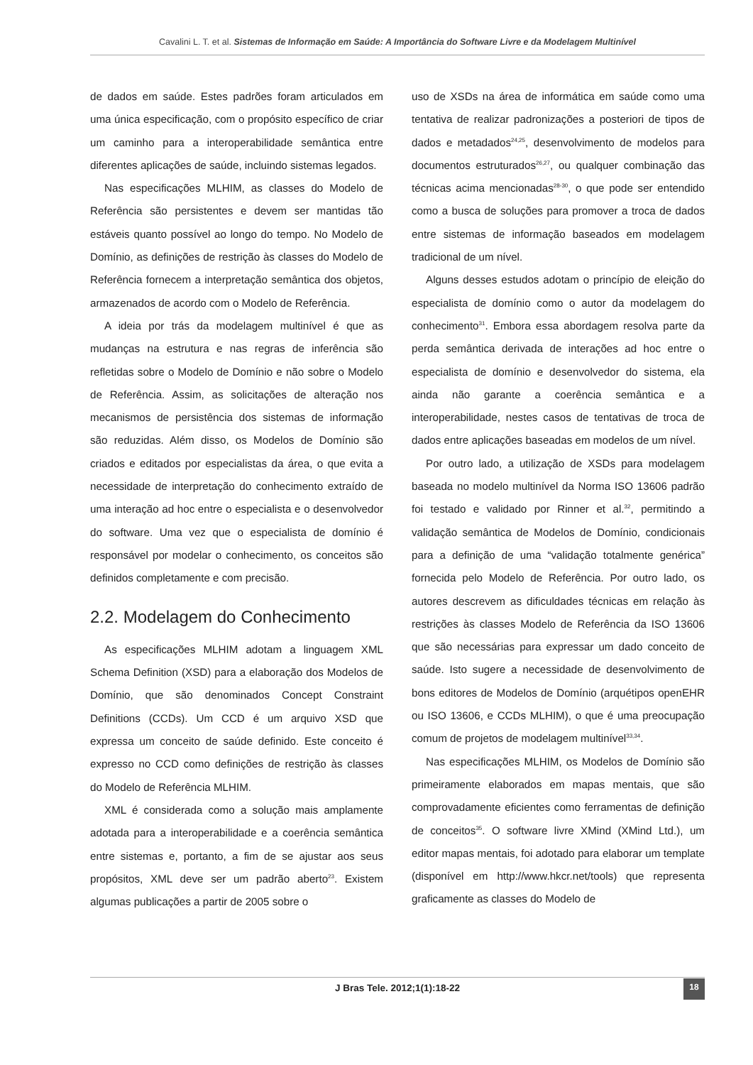Cavalini L. T. et al. Sistemas de Informação em Saúde: A Importância do Software Livre e da Modelagem Multinível
de dados em saúde. Estes padrões foram articulados em uma única especificação, com o propósito específico de criar um caminho para a interoperabilidade semântica entre diferentes aplicações de saúde, incluindo sistemas legados.
Nas especificações MLHIM, as classes do Modelo de Referência são persistentes e devem ser mantidas tão estáveis quanto possível ao longo do tempo. No Modelo de Domínio, as definições de restrição às classes do Modelo de Referência fornecem a interpretação semântica dos objetos, armazenados de acordo com o Modelo de Referência.
A ideia por trás da modelagem multinível é que as mudanças na estrutura e nas regras de inferência são refletidas sobre o Modelo de Domínio e não sobre o Modelo de Referência. Assim, as solicitações de alteração nos mecanismos de persistência dos sistemas de informação são reduzidas. Além disso, os Modelos de Domínio são criados e editados por especialistas da área, o que evita a necessidade de interpretação do conhecimento extraído de uma interação ad hoc entre o especialista e o desenvolvedor do software. Uma vez que o especialista de domínio é responsável por modelar o conhecimento, os conceitos são definidos completamente e com precisão.
2.2. Modelagem do Conhecimento
As especificações MLHIM adotam a linguagem XML Schema Definition (XSD) para a elaboração dos Modelos de Domínio, que são denominados Concept Constraint Definitions (CCDs). Um CCD é um arquivo XSD que expressa um conceito de saúde definido. Este conceito é expresso no CCD como definições de restrição às classes do Modelo de Referência MLHIM.
XML é considerada como a solução mais amplamente adotada para a interoperabilidade e a coerência semântica entre sistemas e, portanto, a fim de se ajustar aos seus propósitos, XML deve ser um padrão aberto<sup>23</sup>. Existem algumas publicações a partir de 2005 sobre o
uso de XSDs na área de informática em saúde como uma tentativa de realizar padronizações a posteriori de tipos de dados e metadados<sup>24,25</sup>, desenvolvimento de modelos para documentos estruturados<sup>26,27</sup>, ou qualquer combinação das técnicas acima mencionadas<sup>28-30</sup>, o que pode ser entendido como a busca de soluções para promover a troca de dados entre sistemas de informação baseados em modelagem tradicional de um nível.
Alguns desses estudos adotam o princípio de eleição do especialista de domínio como o autor da modelagem do conhecimento<sup>31</sup>. Embora essa abordagem resolva parte da perda semântica derivada de interações ad hoc entre o especialista de domínio e desenvolvedor do sistema, ela ainda não garante a coerência semântica e a interoperabilidade, nestes casos de tentativas de troca de dados entre aplicações baseadas em modelos de um nível.
Por outro lado, a utilização de XSDs para modelagem baseada no modelo multinível da Norma ISO 13606 padrão foi testado e validado por Rinner et al.<sup>32</sup>, permitindo a validação semântica de Modelos de Domínio, condicionais para a definição de uma “validação totalmente genérica” fornecida pelo Modelo de Referência. Por outro lado, os autores descrevem as dificuldades técnicas em relação às restrições às classes Modelo de Referência da ISO 13606 que são necessárias para expressar um dado conceito de saúde. Isto sugere a necessidade de desenvolvimento de bons editores de Modelos de Domínio (arquétipos openEHR ou ISO 13606, e CCDs MLHIM), o que é uma preocupação comum de projetos de modelagem multinível<sup>33,34</sup>.
Nas especificações MLHIM, os Modelos de Domínio são primeiramente elaborados em mapas mentais, que são comprovadamente eficientes como ferramentas de definição de conceitos<sup>35</sup>. O software livre XMind (XMind Ltd.), um editor mapas mentais, foi adotado para elaborar um template (disponível em http://www.hkcr.net/tools) que representa graficamente as classes do Modelo de
J Bras Tele. 2012;1(1):18-22 18